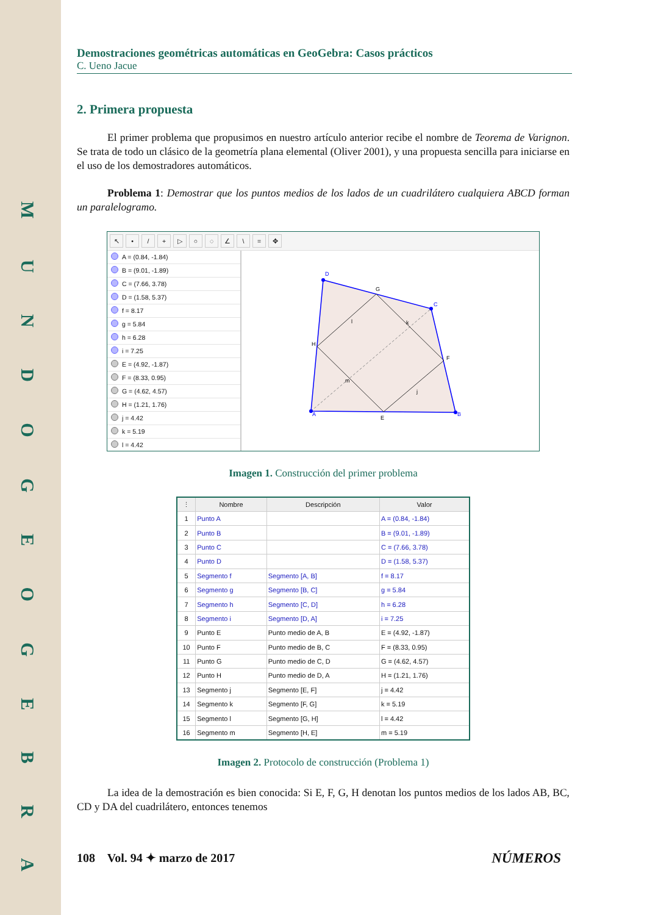M U N D O G E O G E B R A
Demostraciones geométricas automáticas en GeoGebra: Casos prácticos
C. Ueno Jacue
2. Primera propuesta
El primer problema que propusimos en nuestro artículo anterior recibe el nombre de Teorema de Varignon. Se trata de todo un clásico de la geometría plana elemental (Oliver 2001), y una propuesta sencilla para iniciarse en el uso de los demostradores automáticos.
Problema 1: Demostrar que los puntos medios de los lados de un cuadrilátero cualquiera ABCD forman un paralelogramo.
↖ • / + ▷ ○ ◌ ∠ \ = ✥
A = (0.84, -1.84)
B = (9.01, -1.89)
C = (7.66, 3.78)
D = (1.58, 5.37)
f = 8.17
g = 5.84
h = 6.28
i = 7.25
E = (4.92, -1.87)
F = (8.33, 0.95)
G = (4.62, 4.57)
H = (1.21, 1.76)
j = 4.42
k = 5.19
l = 4.42
D
C
B
A
G
F
E
H
l
k
m
j
Imagen 1. Construcción del primer problema
| ⋮ | Nombre | Descripción | Valor |
| --- | --- | --- | --- |
| 1 | Punto A | | A = (0.84, -1.84) |
| 2 | Punto B | | B = (9.01, -1.89) |
| 3 | Punto C | | C = (7.66, 3.78) |
| 4 | Punto D | | D = (1.58, 5.37) |
| 5 | Segmento f | Segmento [A, B] | f = 8.17 |
| 6 | Segmento g | Segmento [B, C] | g = 5.84 |
| 7 | Segmento h | Segmento [C, D] | h = 6.28 |
| 8 | Segmento i | Segmento [D, A] | i = 7.25 |
| 9 | Punto E | Punto medio de A, B | E = (4.92, -1.87) |
| 10 | Punto F | Punto medio de B, C | F = (8.33, 0.95) |
| 11 | Punto G | Punto medio de C, D | G = (4.62, 4.57) |
| 12 | Punto H | Punto medio de D, A | H = (1.21, 1.76) |
| 13 | Segmento j | Segmento [E, F] | j = 4.42 |
| 14 | Segmento k | Segmento [F, G] | k = 5.19 |
| 15 | Segmento l | Segmento [G, H] | l = 4.42 |
| 16 | Segmento m | Segmento [H, E] | m = 5.19 |
Imagen 2. Protocolo de construcción (Problema 1)
La idea de la demostración es bien conocida: Si E, F, G, H denotan los puntos medios de los lados AB, BC, CD y DA del cuadrilátero, entonces tenemos
108 Vol. 94 ✦ marzo de 2017 NÚMEROS